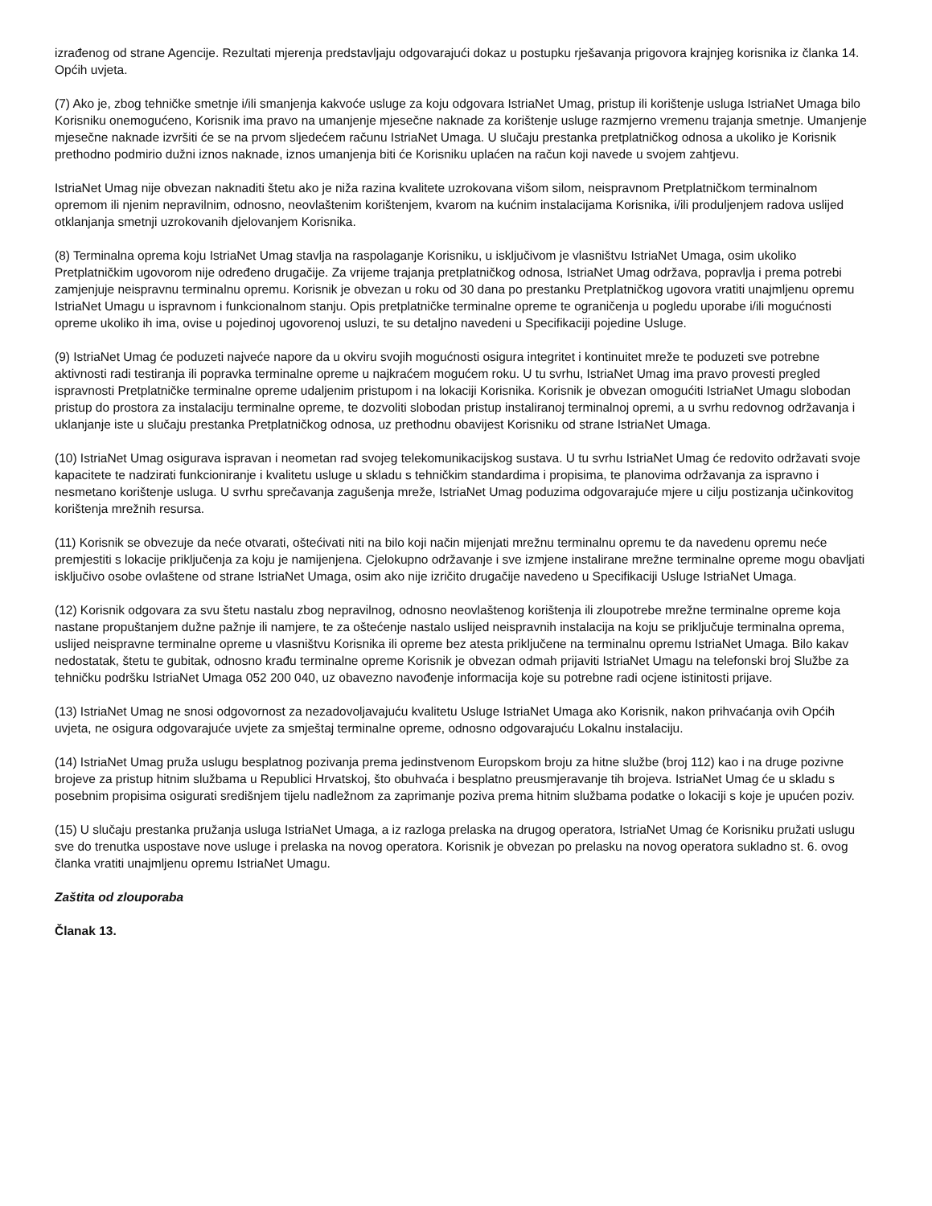izrađenog od strane Agencije. Rezultati mjerenja predstavljaju odgovarajući dokaz u postupku rješavanja prigovora krajnjeg korisnika iz članka 14. Općih uvjeta.
(7) Ako je, zbog tehničke smetnje i/ili smanjenja kakvoće usluge za koju odgovara IstriaNet Umag, pristup ili korištenje usluga IstriaNet Umaga bilo Korisniku onemogućeno, Korisnik ima pravo na umanjenje mjesečne naknade za korištenje usluge razmjerno vremenu trajanja smetnje. Umanjenje mjesečne naknade izvršiti će se na prvom sljedećem računu IstriaNet Umaga. U slučaju prestanka pretplatničkog odnosa a ukoliko je Korisnik prethodno podmirio dužni iznos naknade, iznos umanjenja biti će Korisniku uplaćen na račun koji navede u svojem zahtjevu.
IstriaNet Umag nije obvezan naknaditi štetu ako je niža razina kvalitete uzrokovana višom silom, neispravnom Pretplatničkom terminalnom opremom ili njenim nepravilnim, odnosno, neovlaštenim korištenjem, kvarom na kućnim instalacijama Korisnika, i/ili produljenjem radova uslijed otklanjanja smetnji uzrokovanih djelovanjem Korisnika.
(8) Terminalna oprema koju IstriaNet Umag stavlja na raspolaganje Korisniku, u isključivom je vlasništvu IstriaNet Umaga, osim ukoliko Pretplatničkim ugovorom nije određeno drugačije. Za vrijeme trajanja pretplatničkog odnosa, IstriaNet Umag održava, popravlja i prema potrebi zamjenjuje neispravnu terminalnu opremu. Korisnik je obvezan u roku od 30 dana po prestanku Pretplatničkog ugovora vratiti unajmljenu opremu IstriaNet Umagu u ispravnom i funkcionalnom stanju. Opis pretplatničke terminalne opreme te ograničenja u pogledu uporabe i/ili mogućnosti opreme ukoliko ih ima, ovise u pojedinoj ugovorenoj usluzi, te su detaljno navedeni u Specifikaciji pojedine Usluge.
(9) IstriaNet Umag će poduzeti najveće napore da u okviru svojih mogućnosti osigura integritet i kontinuitet mreže te poduzeti sve potrebne aktivnosti radi testiranja ili popravka terminalne opreme u najkraćem mogućem roku. U tu svrhu, IstriaNet Umag ima pravo provesti pregled ispravnosti Pretplatničke terminalne opreme udaljenim pristupom i na lokaciji Korisnika. Korisnik je obvezan omogućiti IstriaNet Umagu slobodan pristup do prostora za instalaciju terminalne opreme, te dozvoliti slobodan pristup instaliranoj terminalnoj opremi, a u svrhu redovnog održavanja i uklanjanje iste u slučaju prestanka Pretplatničkog odnosa, uz prethodnu obavijest Korisniku od strane IstriaNet Umaga.
(10) IstriaNet Umag osigurava ispravan i neometan rad svojeg telekomunikacijskog sustava. U tu svrhu IstriaNet Umag će redovito održavati svoje kapacitete te nadzirati funkcioniranje i kvalitetu usluge u skladu s tehničkim standardima i propisima, te planovima održavanja za ispravno i nesmetano korištenje usluga. U svrhu sprečavanja zagušenja mreže, IstriaNet Umag poduzima odgovarajuće mjere u cilju postizanja učinkovitog korištenja mrežnih resursa.
(11) Korisnik se obvezuje da neće otvarati, oštećivati niti na bilo koji način mijenjati mrežnu terminalnu opremu te da navedenu opremu neće premjestiti s lokacije priključenja za koju je namijenjena. Cjelokupno održavanje i sve izmjene instalirane mrežne terminalne opreme mogu obavljati isključivo osobe ovlaštene od strane IstriaNet Umaga, osim ako nije izričito drugačije navedeno u Specifikaciji Usluge IstriaNet Umaga.
(12) Korisnik odgovara za svu štetu nastalu zbog nepravilnog, odnosno neovlaštenog korištenja ili zloupotrebe mrežne terminalne opreme koja nastane propuštanjem dužne pažnje ili namjere, te za oštećenje nastalo uslijed neispravnih instalacija na koju se priključuje terminalna oprema, uslijed neispravne terminalne opreme u vlasništvu Korisnika ili opreme bez atesta priključene na terminalnu opremu IstriaNet Umaga. Bilo kakav nedostatak, štetu te gubitak, odnosno krađu terminalne opreme Korisnik je obvezan odmah prijaviti IstriaNet Umagu na telefonski broj Službe za tehničku podršku IstriaNet Umaga 052 200 040, uz obavezno navođenje informacija koje su potrebne radi ocjene istinitosti prijave.
(13) IstriaNet Umag ne snosi odgovornost za nezadovoljavajuću kvalitetu Usluge IstriaNet Umaga ako Korisnik, nakon prihvaćanja ovih Općih uvjeta, ne osigura odgovarajuće uvjete za smještaj terminalne opreme, odnosno odgovarajuću Lokalnu instalaciju.
(14) IstriaNet Umag pruža uslugu besplatnog pozivanja prema jedinstvenom Europskom broju za hitne službe (broj 112) kao i na druge pozivne brojeve za pristup hitnim službama u Republici Hrvatskoj, što obuhvaća i besplatno preusmjeravanje tih brojeva. IstriaNet Umag će u skladu s posebnim propisima osigurati središnjem tijelu nadležnom za zaprimanje poziva prema hitnim službama podatke o lokaciji s koje je upućen poziv.
(15) U slučaju prestanka pružanja usluga IstriaNet Umaga, a iz razloga prelaska na drugog operatora, IstriaNet Umag će Korisniku pružati uslugu sve do trenutka uspostave nove usluge i prelaska na novog operatora. Korisnik je obvezan po prelasku na novog operatora sukladno st. 6. ovog članka vratiti unajmljenu opremu IstriaNet Umagu.
Zaštita od zlouporaba
Članak 13.